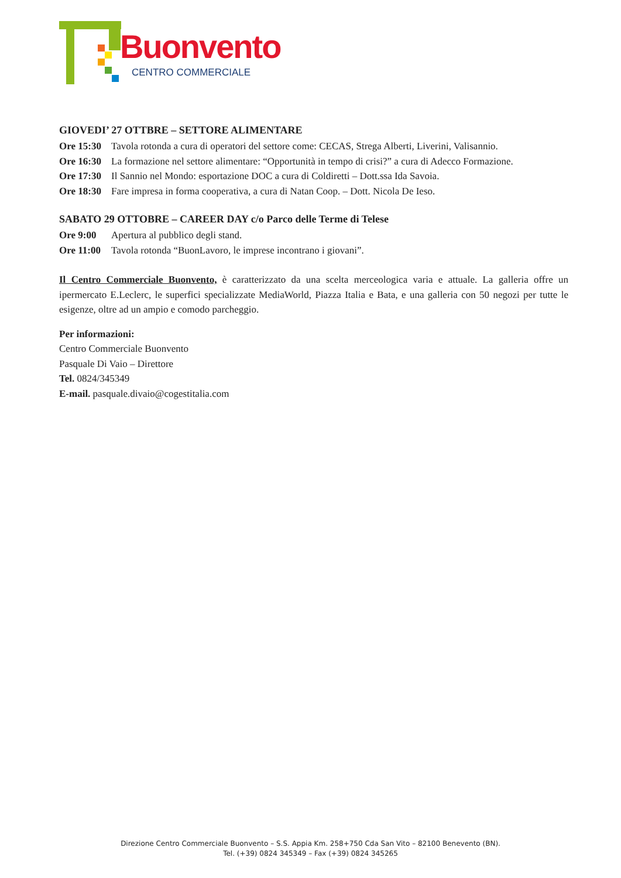Buonvento
CENTRO COMMERCIALE
GIOVEDI’ 27 OTTBRE – SETTORE ALIMENTARE
Ore 15:30 Tavola rotonda a cura di operatori del settore come: CECAS, Strega Alberti, Liverini, Valisannio.
Ore 16:30 La formazione nel settore alimentare: “Opportunità in tempo di crisi?” a cura di Adecco Formazione.
Ore 17:30 Il Sannio nel Mondo: esportazione DOC a cura di Coldiretti – Dott.ssa Ida Savoia.
Ore 18:30 Fare impresa in forma cooperativa, a cura di Natan Coop. – Dott. Nicola De Ieso.
SABATO 29 OTTOBRE – CAREER DAY c/o Parco delle Terme di Telese
Ore 9:00 Apertura al pubblico degli stand.
Ore 11:00 Tavola rotonda “BuonLavoro, le imprese incontrano i giovani”.
Il Centro Commerciale Buonvento, è caratterizzato da una scelta merceologica varia e attuale. La galleria offre un ipermercato E.Leclerc, le superfici specializzate MediaWorld, Piazza Italia e Bata, e una galleria con 50 negozi per tutte le esigenze, oltre ad un ampio e comodo parcheggio.
Per informazioni:
Centro Commerciale Buonvento
Pasquale Di Vaio – Direttore
Tel. 0824/345349
E-mail. pasquale.divaio@cogestitalia.com
Direzione Centro Commerciale Buonvento – S.S. Appia Km. 258+750 Cda San Vito – 82100 Benevento (BN).
Tel. (+39) 0824 345349 – Fax (+39) 0824 345265